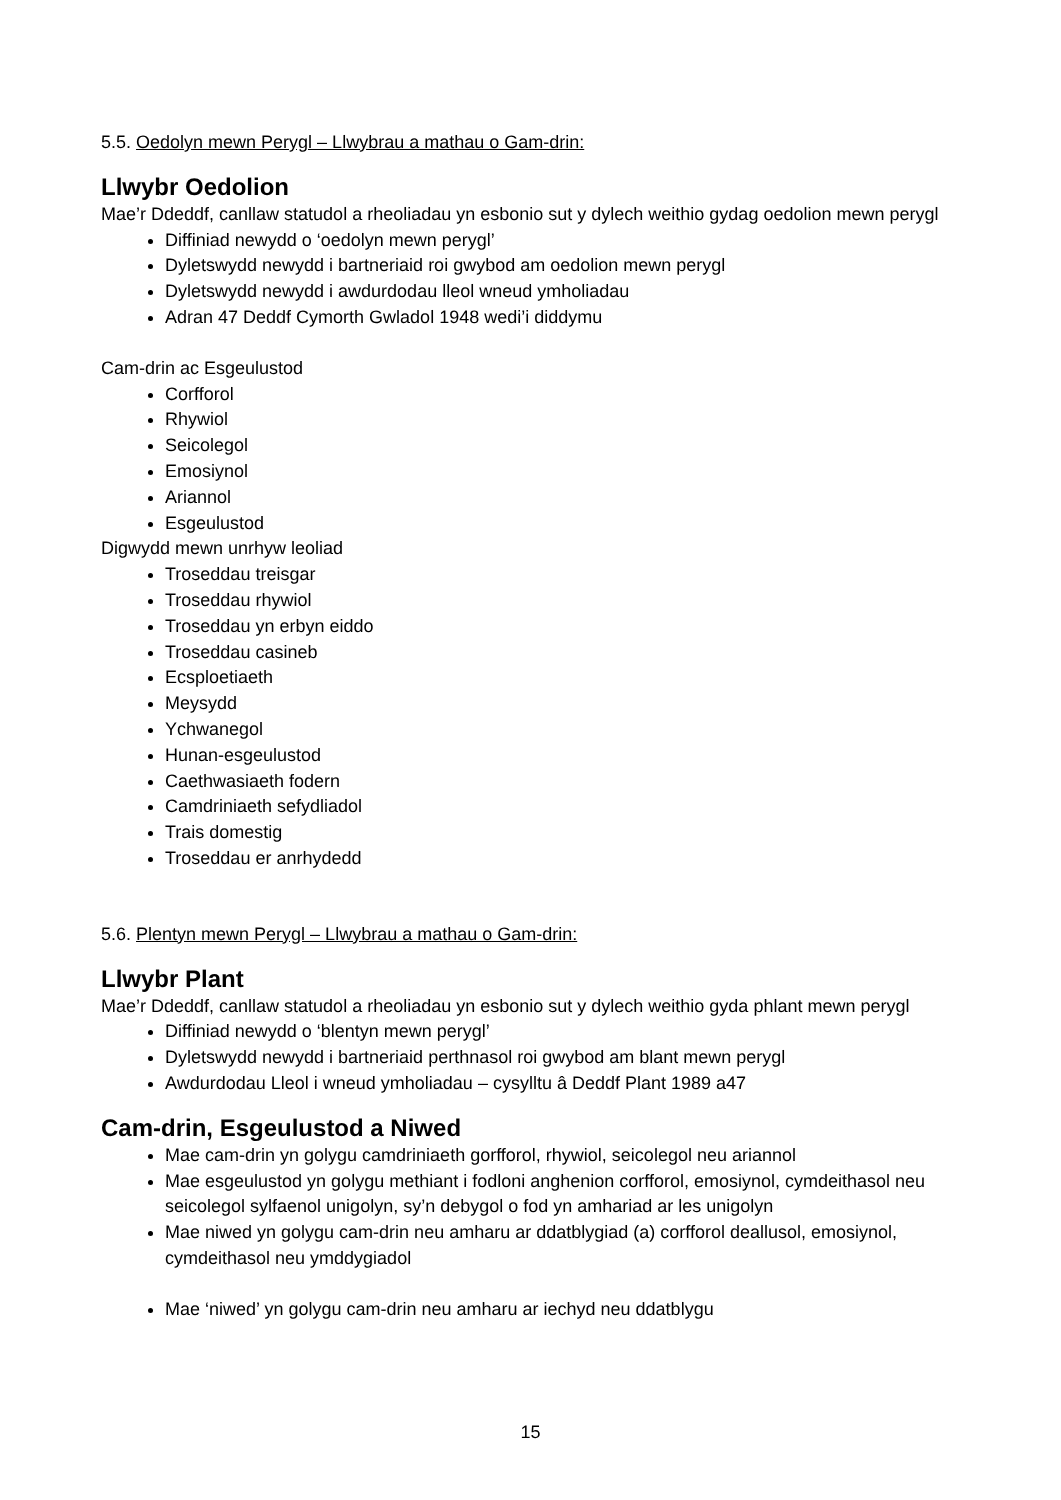5.5. Oedolyn mewn Perygl – Llwybrau a mathau o Gam-drin:
Llwybr Oedolion
Mae’r Ddeddf, canllaw statudol a rheoliadau yn esbonio sut y dylech weithio gydag oedolion mewn perygl
Diffiniad newydd o ‘oedolyn mewn perygl’
Dyletswydd newydd i bartneriaid roi gwybod am oedolion mewn perygl
Dyletswydd newydd i awdurdodau lleol wneud ymholiadau
Adran 47 Deddf Cymorth Gwladol 1948 wedi’i diddymu
Cam-drin ac Esgeulustod
Corfforol
Rhywiol
Seicolegol
Emosiynol
Ariannol
Esgeulustod
Digwydd mewn unrhyw leoliad
Troseddau treisgar
Troseddau rhywiol
Troseddau yn erbyn eiddo
Troseddau casineb
Ecsploetiaeth
Meysydd
Ychwanegol
Hunan-esgeulustod
Caethwasiaeth fodern
Camdriniaeth sefydliadol
Trais domestig
Troseddau er anrhydedd
5.6. Plentyn mewn Perygl – Llwybrau a mathau o Gam-drin:
Llwybr Plant
Mae’r Ddeddf, canllaw statudol a rheoliadau yn esbonio sut y dylech weithio gyda phlant mewn perygl
Diffiniad newydd o ‘blentyn mewn perygl’
Dyletswydd newydd i bartneriaid perthnasol roi gwybod am blant mewn perygl
Awdurdodau Lleol i wneud ymholiadau – cysylltu â Deddf Plant 1989 a47
Cam-drin, Esgeulustod a Niwed
Mae cam-drin yn golygu camdriniaeth gorfforol, rhywiol, seicolegol neu ariannol
Mae esgeulustod yn golygu methiant i fodloni anghenion corfforol, emosiynol, cymdeithasol neu seicolegol sylfaenol unigolyn, sy’n debygol o fod yn amhariad ar les unigolyn
Mae niwed yn golygu cam-drin neu amharu ar ddatblygiad (a) corfforol deallusol, emosiynol, cymdeithasol neu ymddygiadol
Mae ‘niwed’ yn golygu cam-drin neu amharu ar iechyd neu ddatblygu
15